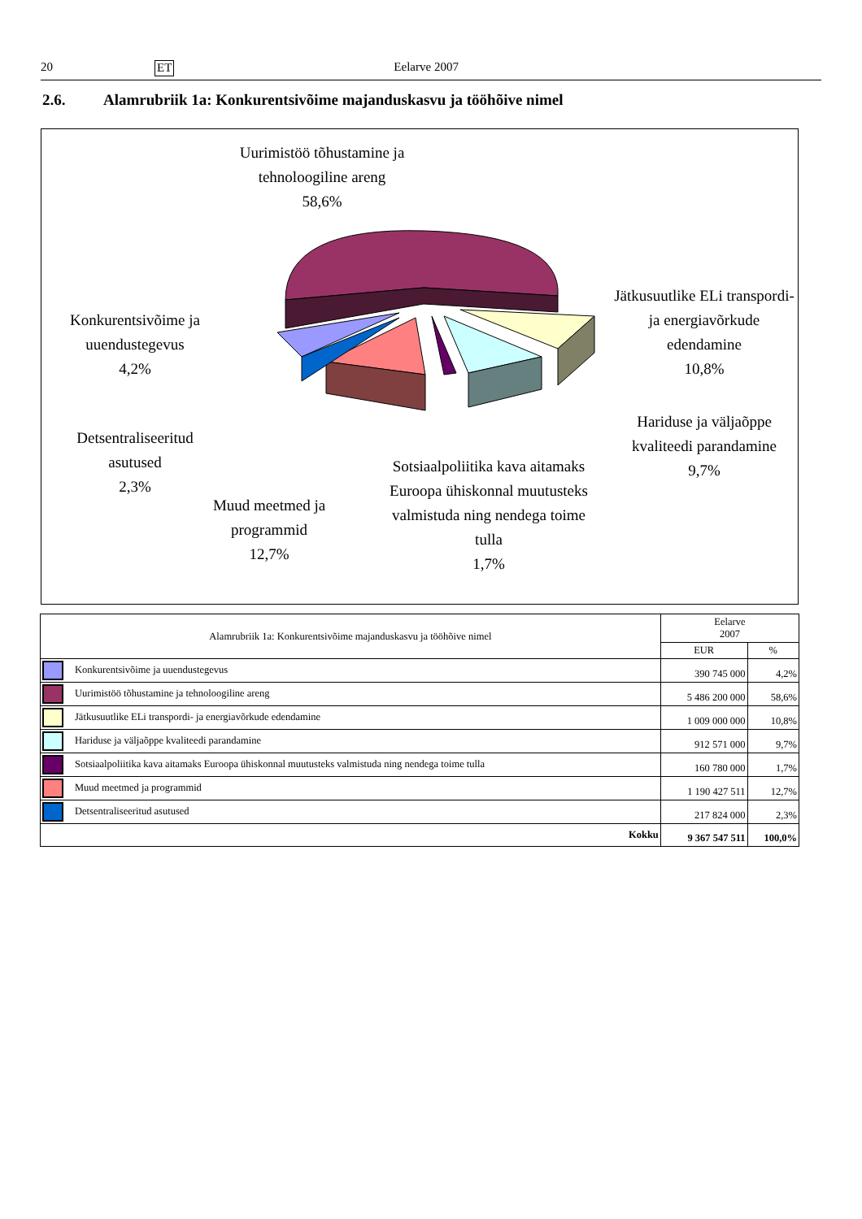20 ET Eelarve 2007
2.6. Alamrubriik 1a: Konkurentsivõime majanduskasvu ja tööhõive nimel
Uurimistöö tõhustamine ja tehnoloogiline areng
58,6%
Konkurentsivõime ja uuendustegevus
4,2%
Detsentraliseeritud asutused
2,3%
Muud meetmed ja programmid
12,7%
Sotsiaalpoliitika kava aitamaks Euroopa ühiskonnal muutusteks valmistuda ning nendega toime tulla
1,7%
Jätkusuutlike ELi transpordi- ja energiavõrkude edendamine
10,8%
Hariduse ja väljaõppe kvaliteedi parandamine
9,7%
| Alamrubriik 1a: Konkurentsivõime majanduskasvu ja tööhõive nimel | Eelarve 2007 | |
| --- | --- | --- |
| | EUR | % |
| Konkurentsivõime ja uuendustegevus | 390 745 000 | 4,2% |
| Uurimistöö tõhustamine ja tehnoloogiline areng | 5 486 200 000 | 58,6% |
| Jätkusuutlike ELi transpordi- ja energiavõrkude edendamine | 1 009 000 000 | 10,8% |
| Hariduse ja väljaõppe kvaliteedi parandamine | 912 571 000 | 9,7% |
| Sotsiaalpoliitika kava aitamaks Euroopa ühiskonnal muutusteks valmistuda ning nendega toime tulla | 160 780 000 | 1,7% |
| Muud meetmed ja programmid | 1 190 427 511 | 12,7% |
| Detsentraliseeritud asutused | 217 824 000 | 2,3% |
| Kokku | 9 367 547 511 | 100,0% |